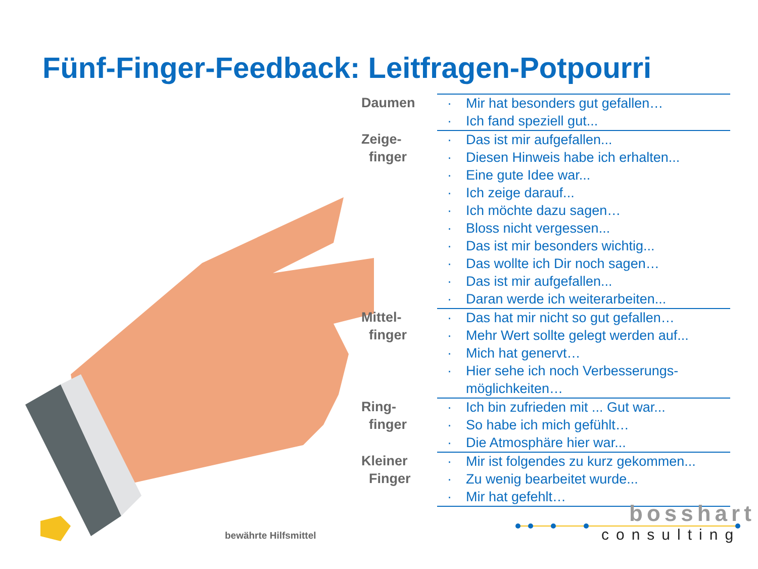Fünf-Finger-Feedback: Leitfragen-Potpourri
| Daumen | · Mir hat besonders gut gefallen… · Ich fand speziell gut... |
| Zeige- finger | · Das ist mir aufgefallen... · Diesen Hinweis habe ich erhalten... · Eine gute Idee war... · Ich zeige darauf... · Ich möchte dazu sagen… · Bloss nicht vergessen... · Das ist mir besonders wichtig... · Das wollte ich Dir noch sagen… · Das ist mir aufgefallen... · Daran werde ich weiterarbeiten... |
| Mittel- finger | · Das hat mir nicht so gut gefallen… · Mehr Wert sollte gelegt werden auf... · Mich hat genervt… · Hier sehe ich noch Verbesserungs-möglichkeiten… |
| Ring- finger | · Ich bin zufrieden mit ... Gut war... · So habe ich mich gefühlt… · Die Atmosphäre hier war... |
| Kleiner Finger | · Mir ist folgendes zu kurz gekommen... · Zu wenig bearbeitet wurde... · Mir hat gefehlt… |
bewährte Hilfsmittel
bosshart
consulting